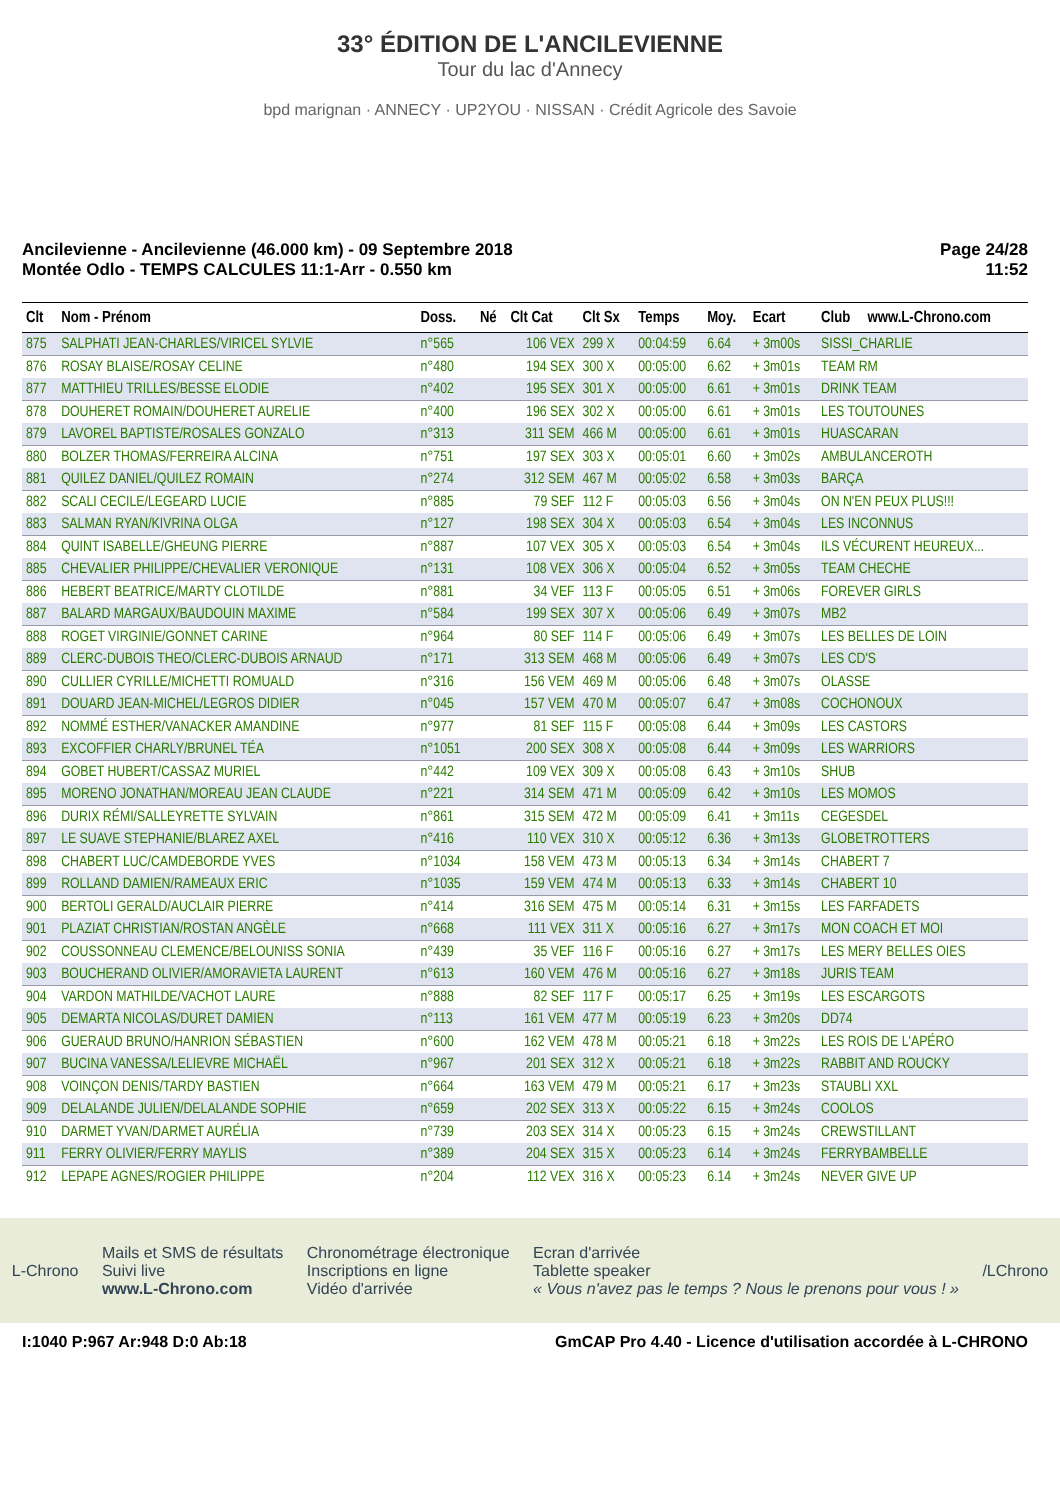33° ÉDITION DE L'ANCILEVIENNE
Tour du lac d'Annecy
bpd marignan · ANNECY · UP2YOU · NISSAN · Crédit Agricole des Savoie
Ancilevienne - Ancilevienne (46.000 km) - 09 Septembre 2018
Montée Odlo - TEMPS CALCULES 11:1-Arr - 0.550 km
Page 24/28
11:52
| Clt | Nom - Prénom | Doss. | Né | Clt Cat | Clt Sx | Temps | Moy. | Ecart | Club | www.L-Chrono.com |
| --- | --- | --- | --- | --- | --- | --- | --- | --- | --- | --- |
| 875 | SALPHATI JEAN-CHARLES/VIRICEL SYLVIE | n°565 | | 106 VEX | 299 X | 00:04:59 | 6.64 | + 3m00s | SISSI_CHARLIE | |
| 876 | ROSAY BLAISE/ROSAY CELINE | n°480 | | 194 SEX | 300 X | 00:05:00 | 6.62 | + 3m01s | TEAM RM | |
| 877 | MATTHIEU TRILLES/BESSE ELODIE | n°402 | | 195 SEX | 301 X | 00:05:00 | 6.61 | + 3m01s | DRINK TEAM | |
| 878 | DOUHERET ROMAIN/DOUHERET AURELIE | n°400 | | 196 SEX | 302 X | 00:05:00 | 6.61 | + 3m01s | LES TOUTOUNES | |
| 879 | LAVOREL BAPTISTE/ROSALES GONZALO | n°313 | | 311 SEM | 466 M | 00:05:00 | 6.61 | + 3m01s | HUASCARAN | |
| 880 | BOLZER THOMAS/FERREIRA ALCINA | n°751 | | 197 SEX | 303 X | 00:05:01 | 6.60 | + 3m02s | AMBULANCEROTH | |
| 881 | QUILEZ DANIEL/QUILEZ ROMAIN | n°274 | | 312 SEM | 467 M | 00:05:02 | 6.58 | + 3m03s | BARÇA | |
| 882 | SCALI CECILE/LEGEARD LUCIE | n°885 | | 79 SEF | 112 F | 00:05:03 | 6.56 | + 3m04s | ON N'EN PEUX PLUS!!! | |
| 883 | SALMAN RYAN/KIVRINA OLGA | n°127 | | 198 SEX | 304 X | 00:05:03 | 6.54 | + 3m04s | LES INCONNUS | |
| 884 | QUINT ISABELLE/GHEUNG PIERRE | n°887 | | 107 VEX | 305 X | 00:05:03 | 6.54 | + 3m04s | ILS VÉCURENT HEUREUX... | |
| 885 | CHEVALIER PHILIPPE/CHEVALIER VERONIQUE | n°131 | | 108 VEX | 306 X | 00:05:04 | 6.52 | + 3m05s | TEAM CHECHE | |
| 886 | HEBERT BEATRICE/MARTY CLOTILDE | n°881 | | 34 VEF | 113 F | 00:05:05 | 6.51 | + 3m06s | FOREVER GIRLS | |
| 887 | BALARD MARGAUX/BAUDOUIN MAXIME | n°584 | | 199 SEX | 307 X | 00:05:06 | 6.49 | + 3m07s | MB2 | |
| 888 | ROGET VIRGINIE/GONNET CARINE | n°964 | | 80 SEF | 114 F | 00:05:06 | 6.49 | + 3m07s | LES BELLES DE LOIN | |
| 889 | CLERC-DUBOIS THEO/CLERC-DUBOIS ARNAUD | n°171 | | 313 SEM | 468 M | 00:05:06 | 6.49 | + 3m07s | LES CD'S | |
| 890 | CULLIER CYRILLE/MICHETTI ROMUALD | n°316 | | 156 VEM | 469 M | 00:05:06 | 6.48 | + 3m07s | OLASSE | |
| 891 | DOUARD JEAN-MICHEL/LEGROS DIDIER | n°045 | | 157 VEM | 470 M | 00:05:07 | 6.47 | + 3m08s | COCHONOUX | |
| 892 | NOMMÉ ESTHER/VANACKER AMANDINE | n°977 | | 81 SEF | 115 F | 00:05:08 | 6.44 | + 3m09s | LES CASTORS | |
| 893 | EXCOFFIER CHARLY/BRUNEL TÉA | n°1051 | | 200 SEX | 308 X | 00:05:08 | 6.44 | + 3m09s | LES WARRIORS | |
| 894 | GOBET HUBERT/CASSAZ MURIEL | n°442 | | 109 VEX | 309 X | 00:05:08 | 6.43 | + 3m10s | SHUB | |
| 895 | MORENO JONATHAN/MOREAU JEAN CLAUDE | n°221 | | 314 SEM | 471 M | 00:05:09 | 6.42 | + 3m10s | LES MOMOS | |
| 896 | DURIX RÉMI/SALLEYRETTE SYLVAIN | n°861 | | 315 SEM | 472 M | 00:05:09 | 6.41 | + 3m11s | CEGESDEL | |
| 897 | LE SUAVE STEPHANIE/BLAREZ AXEL | n°416 | | 110 VEX | 310 X | 00:05:12 | 6.36 | + 3m13s | GLOBETROTTERS | |
| 898 | CHABERT LUC/CAMDEBORDE YVES | n°1034 | | 158 VEM | 473 M | 00:05:13 | 6.34 | + 3m14s | CHABERT 7 | |
| 899 | ROLLAND DAMIEN/RAMEAUX ERIC | n°1035 | | 159 VEM | 474 M | 00:05:13 | 6.33 | + 3m14s | CHABERT 10 | |
| 900 | BERTOLI GERALD/AUCLAIR PIERRE | n°414 | | 316 SEM | 475 M | 00:05:14 | 6.31 | + 3m15s | LES FARFADETS | |
| 901 | PLAZIAT CHRISTIAN/ROSTAN ANGÈLE | n°668 | | 111 VEX | 311 X | 00:05:16 | 6.27 | + 3m17s | MON COACH ET MOI | |
| 902 | COUSSONNEAU CLEMENCE/BELOUNISS SONIA | n°439 | | 35 VEF | 116 F | 00:05:16 | 6.27 | + 3m17s | LES MERY BELLES OIES | |
| 903 | BOUCHERAND OLIVIER/AMORAVIETA LAURENT | n°613 | | 160 VEM | 476 M | 00:05:16 | 6.27 | + 3m18s | JURIS TEAM | |
| 904 | VARDON MATHILDE/VACHOT LAURE | n°888 | | 82 SEF | 117 F | 00:05:17 | 6.25 | + 3m19s | LES ESCARGOTS | |
| 905 | DEMARTA NICOLAS/DURET DAMIEN | n°113 | | 161 VEM | 477 M | 00:05:19 | 6.23 | + 3m20s | DD74 | |
| 906 | GUERAUD BRUNO/HANRION SÉBASTIEN | n°600 | | 162 VEM | 478 M | 00:05:21 | 6.18 | + 3m22s | LES ROIS DE L'APÉRO | |
| 907 | BUCINA VANESSA/LELIEVRE MICHAËL | n°967 | | 201 SEX | 312 X | 00:05:21 | 6.18 | + 3m22s | RABBIT AND ROUCKY | |
| 908 | VOINÇON DENIS/TARDY BASTIEN | n°664 | | 163 VEM | 479 M | 00:05:21 | 6.17 | + 3m23s | STAUBLI XXL | |
| 909 | DELALANDE JULIEN/DELALANDE SOPHIE | n°659 | | 202 SEX | 313 X | 00:05:22 | 6.15 | + 3m24s | COOLOS | |
| 910 | DARMET YVAN/DARMET AURÉLIA | n°739 | | 203 SEX | 314 X | 00:05:23 | 6.15 | + 3m24s | CREWSTILLANT | |
| 911 | FERRY OLIVIER/FERRY MAYLIS | n°389 | | 204 SEX | 315 X | 00:05:23 | 6.14 | + 3m24s | FERRYBAMBELLE | |
| 912 | LEPAPE AGNES/ROGIER PHILIPPE | n°204 | | 112 VEX | 316 X | 00:05:23 | 6.14 | + 3m24s | NEVER GIVE UP | |
L-Chrono
Mails et SMS de résultats
Suivi live
www.L-Chrono.com
Chronométrage électronique
Inscriptions en ligne
Vidéo d'arrivée
Ecran d'arrivée
Tablette speaker
« Vous n'avez pas le temps ? Nous le prenons pour vous ! »
/LChrono
I:1040 P:967 Ar:948 D:0 Ab:18 GmCAP Pro 4.40 - Licence d'utilisation accordée à L-CHRONO